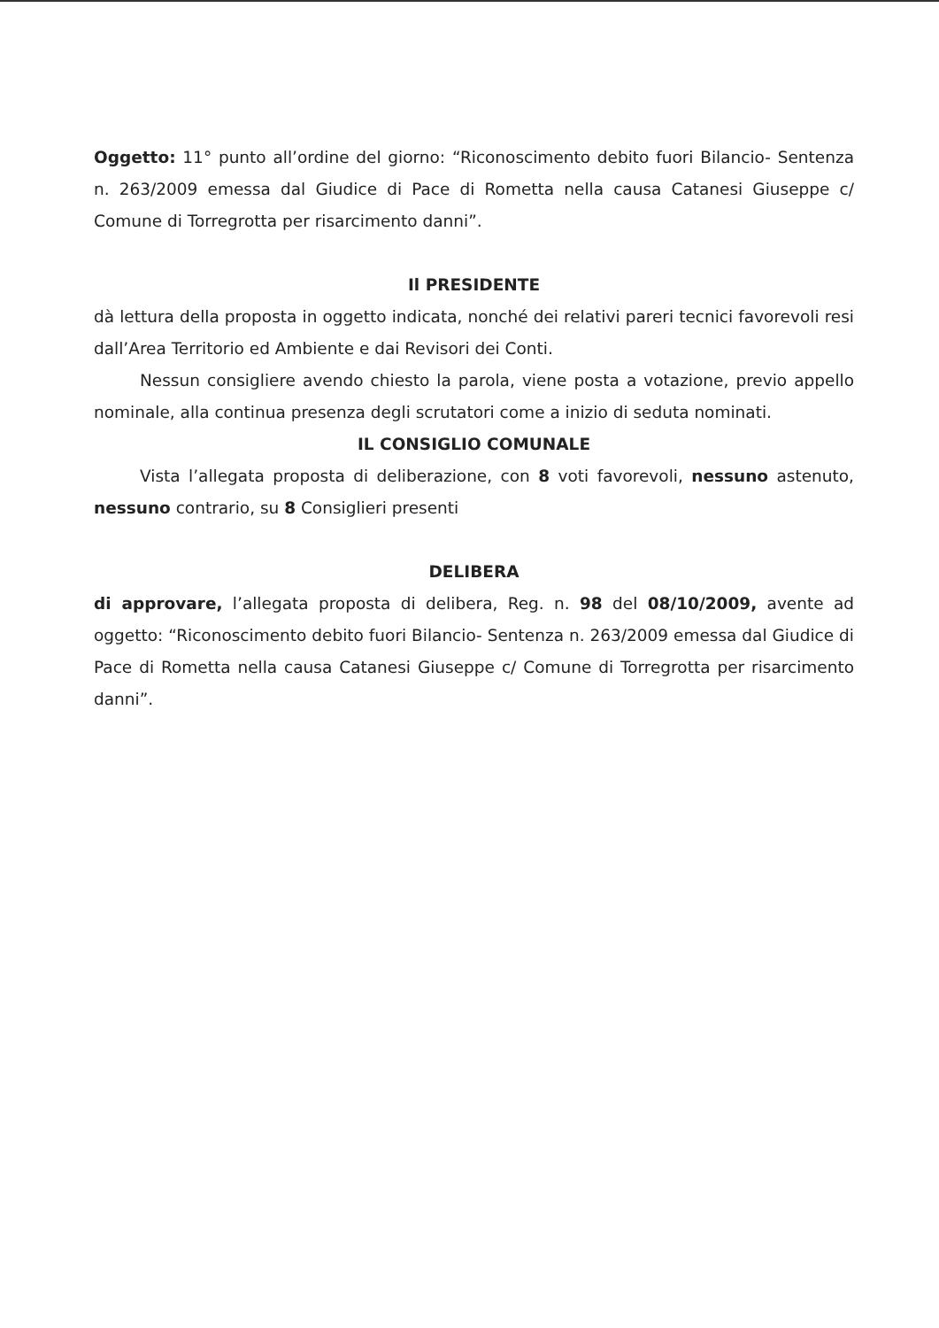Oggetto: 11° punto all’ordine del giorno: “Riconoscimento debito fuori Bilancio- Sentenza n. 263/2009 emessa dal Giudice di Pace di Rometta nella causa Catanesi Giuseppe c/ Comune di Torregrotta per risarcimento danni”.
Il PRESIDENTE
dà lettura della proposta in oggetto indicata, nonché dei relativi pareri tecnici favorevoli resi dall’Area Territorio ed Ambiente e dai Revisori dei Conti.
Nessun consigliere avendo chiesto la parola, viene posta a votazione, previo appello nominale, alla continua presenza degli scrutatori come a inizio di seduta nominati.
IL CONSIGLIO COMUNALE
Vista l’allegata proposta di deliberazione, con 8 voti favorevoli, nessuno astenuto, nessuno contrario, su 8 Consiglieri presenti
DELIBERA
di approvare, l’allegata proposta di delibera, Reg. n. 98 del 08/10/2009, avente ad oggetto: “Riconoscimento debito fuori Bilancio- Sentenza n. 263/2009 emessa dal Giudice di Pace di Rometta nella causa Catanesi Giuseppe c/ Comune di Torregrotta per risarcimento danni”.